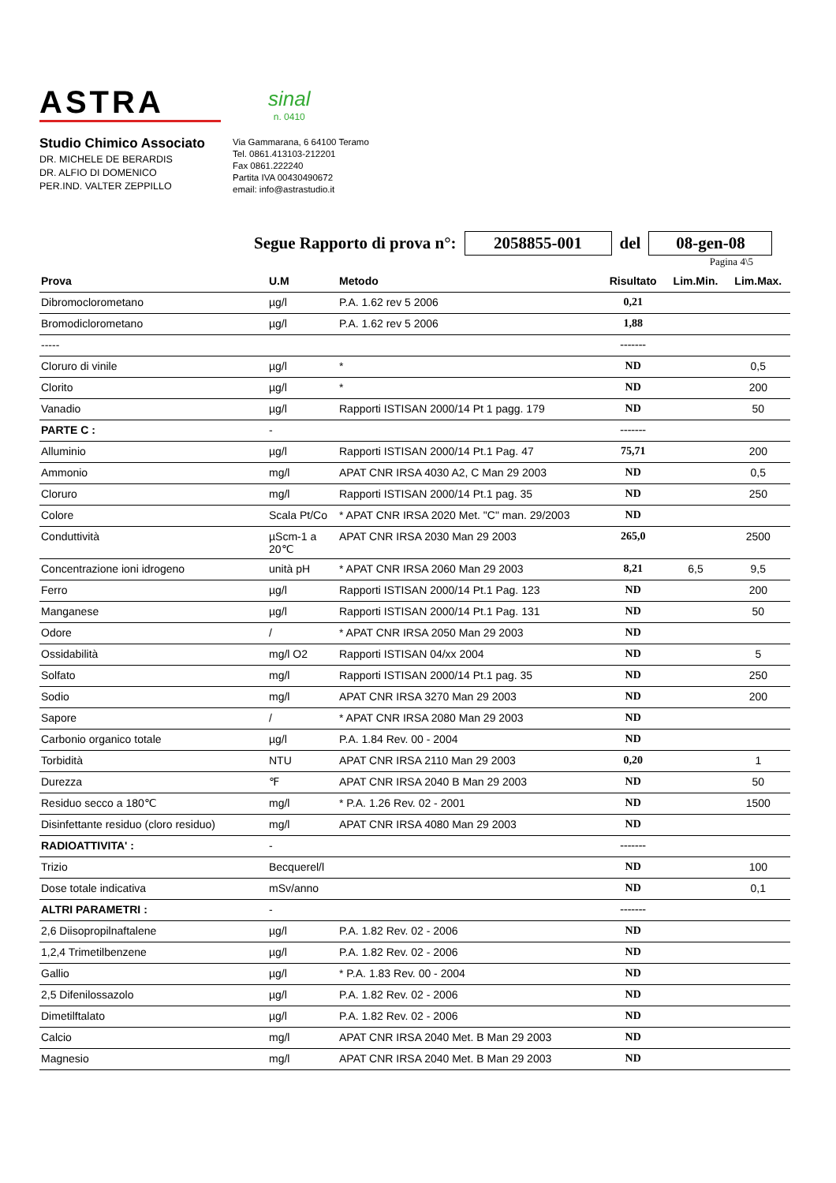ASTRA
sinal
n. 0410
Studio Chimico Associato
DR. MICHELE DE BERARDIS
DR. ALFIO DI DOMENICO
PER.IND. VALTER ZEPPILLO
Via Gammarana, 6 64100 Teramo
Tel. 0861.413103-212201
Fax 0861.222240
Partita IVA 00430490672
email: info@astrastudio.it
Segue Rapporto di prova n°: 2058855-001 del 08-gen-08
Pagina 4\5
| Prova | U.M | Metodo | Risultato | Lim.Min. | Lim.Max. |
| --- | --- | --- | --- | --- | --- |
| Dibromoclorometano | µg/l | P.A. 1.62 rev 5 2006 | 0,21 | | |
| Bromodiclorometano | µg/l | P.A. 1.62 rev 5 2006 | 1,88 | | |
| ----- | | | ------- | | |
| Cloruro di vinile | µg/l | * | ND | | 0,5 |
| Clorito | µg/l | * | ND | | 200 |
| Vanadio | µg/l | Rapporti ISTISAN 2000/14 Pt 1 pagg. 179 | ND | | 50 |
| PARTE C : | - | | ------- | | |
| Alluminio | µg/l | Rapporti ISTISAN 2000/14 Pt.1 Pag. 47 | 75,71 | | 200 |
| Ammonio | mg/l | APAT CNR IRSA 4030 A2, C Man 29 2003 | ND | | 0,5 |
| Cloruro | mg/l | Rapporti ISTISAN 2000/14 Pt.1 pag. 35 | ND | | 250 |
| Colore | Scala Pt/Co | * APAT CNR IRSA 2020 Met. "C" man. 29/2003 | ND | | |
| Conduttività | µScm-1 a 20℃ | APAT CNR IRSA 2030 Man 29 2003 | 265,0 | | 2500 |
| Concentrazione ioni idrogeno | unità pH | * APAT CNR IRSA 2060 Man 29 2003 | 8,21 | 6,5 | 9,5 |
| Ferro | µg/l | Rapporti ISTISAN 2000/14 Pt.1 Pag. 123 | ND | | 200 |
| Manganese | µg/l | Rapporti ISTISAN 2000/14 Pt.1 Pag. 131 | ND | | 50 |
| Odore | / | * APAT CNR IRSA 2050 Man 29 2003 | ND | | |
| Ossidabilità | mg/l O2 | Rapporti ISTISAN 04/xx 2004 | ND | | 5 |
| Solfato | mg/l | Rapporti ISTISAN 2000/14 Pt.1 pag. 35 | ND | | 250 |
| Sodio | mg/l | APAT CNR IRSA 3270 Man 29 2003 | ND | | 200 |
| Sapore | / | * APAT CNR IRSA 2080 Man 29 2003 | ND | | |
| Carbonio organico totale | µg/l | P.A. 1.84 Rev. 00 - 2004 | ND | | |
| Torbidità | NTU | APAT CNR IRSA 2110 Man 29 2003 | 0,20 | | 1 |
| Durezza | ℉ | APAT CNR IRSA 2040 B Man 29 2003 | ND | | 50 |
| Residuo secco a 180℃ | mg/l | * P.A. 1.26 Rev. 02 - 2001 | ND | | 1500 |
| Disinfettante residuo (cloro residuo) | mg/l | APAT CNR IRSA 4080 Man 29 2003 | ND | | |
| RADIOATTIVITA' : | - | | ------- | | |
| Trizio | Becquerel/l | | ND | | 100 |
| Dose totale indicativa | mSv/anno | | ND | | 0,1 |
| ALTRI PARAMETRI : | - | | ------- | | |
| 2,6 Diisopropilnaftalene | µg/l | P.A. 1.82 Rev. 02 - 2006 | ND | | |
| 1,2,4 Trimetilbenzene | µg/l | P.A. 1.82 Rev. 02 - 2006 | ND | | |
| Gallio | µg/l | * P.A. 1.83 Rev. 00 - 2004 | ND | | |
| 2,5 Difenilossazolo | µg/l | P.A. 1.82 Rev. 02 - 2006 | ND | | |
| Dimetilftalato | µg/l | P.A. 1.82 Rev. 02 - 2006 | ND | | |
| Calcio | mg/l | APAT CNR IRSA 2040 Met. B Man 29 2003 | ND | | |
| Magnesio | mg/l | APAT CNR IRSA 2040 Met. B Man 29 2003 | ND | | |